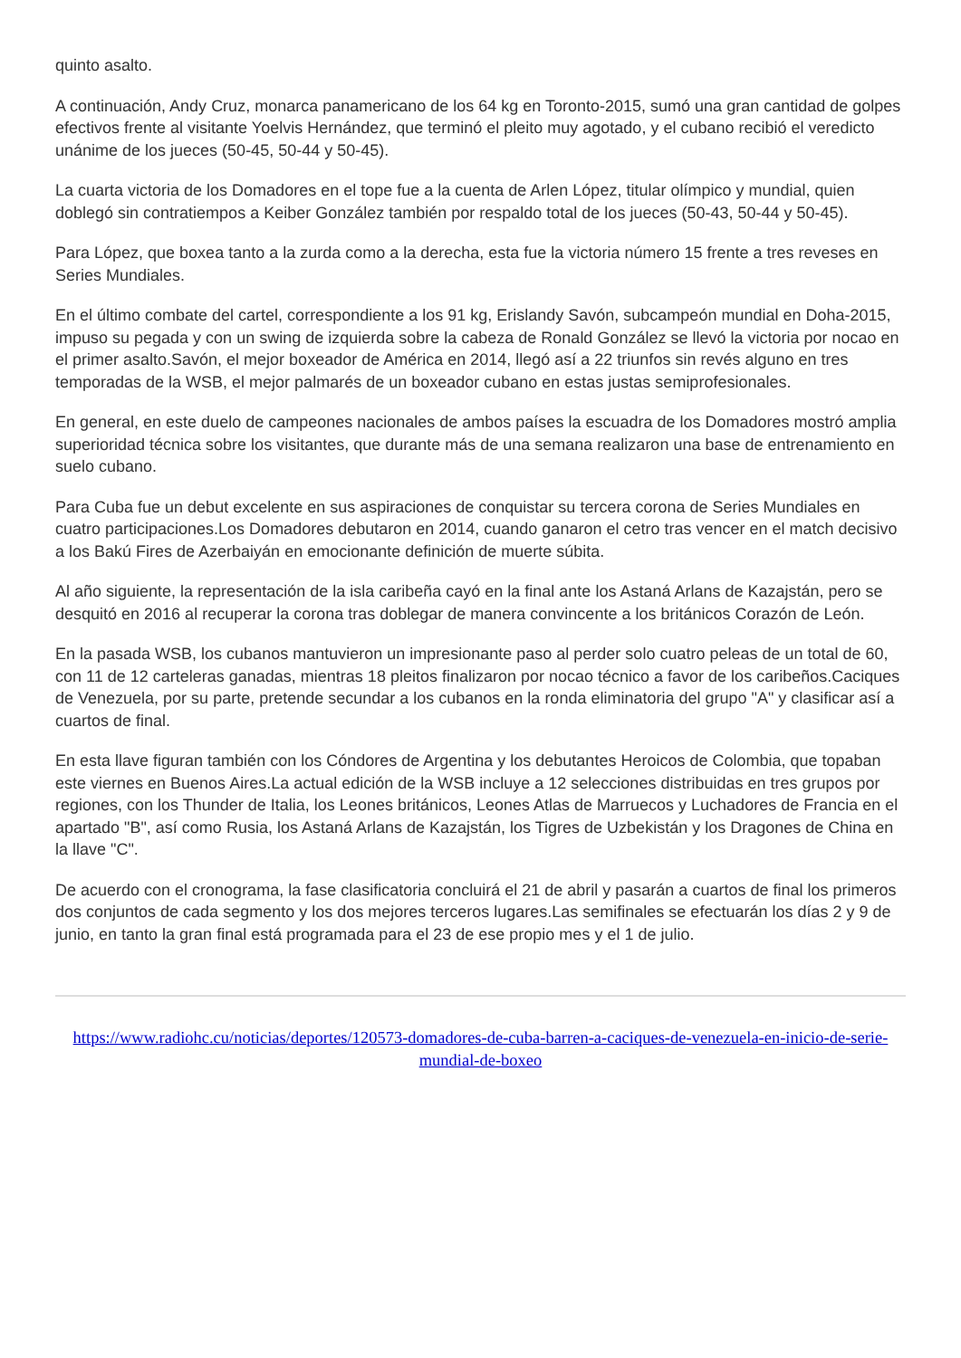quinto asalto.
A continuación, Andy Cruz, monarca panamericano de los 64 kg en Toronto-2015, sumó una gran cantidad de golpes efectivos frente al visitante Yoelvis Hernández, que terminó el pleito muy agotado, y el cubano recibió el veredicto unánime de los jueces (50-45, 50-44 y 50-45).
La cuarta victoria de los Domadores en el tope fue a la cuenta de Arlen López, titular olímpico y mundial, quien doblegó sin contratiempos a Keiber González también por respaldo total de los jueces (50-43, 50-44 y 50-45).
Para López, que boxea tanto a la zurda como a la derecha, esta fue la victoria número 15 frente a tres reveses en Series Mundiales.
En el último combate del cartel, correspondiente a los 91 kg, Erislandy Savón, subcampeón mundial en Doha-2015, impuso su pegada y con un swing de izquierda sobre la cabeza de Ronald González se llevó la victoria por nocao en el primer asalto.Savón, el mejor boxeador de América en 2014, llegó así a 22 triunfos sin revés alguno en tres temporadas de la WSB, el mejor palmarés de un boxeador cubano en estas justas semiprofesionales.
En general, en este duelo de campeones nacionales de ambos países la escuadra de los Domadores mostró amplia superioridad técnica sobre los visitantes, que durante más de una semana realizaron una base de entrenamiento en suelo cubano.
Para Cuba fue un debut excelente en sus aspiraciones de conquistar su tercera corona de Series Mundiales en cuatro participaciones.Los Domadores debutaron en 2014, cuando ganaron el cetro tras vencer en el match decisivo a los Bakú Fires de Azerbaiyán en emocionante definición de muerte súbita.
Al año siguiente, la representación de la isla caribeña cayó en la final ante los Astaná Arlans de Kazajstán, pero se desquitó en 2016 al recuperar la corona tras doblegar de manera convincente a los británicos Corazón de León.
En la pasada WSB, los cubanos mantuvieron un impresionante paso al perder solo cuatro peleas de un total de 60, con 11 de 12 carteleras ganadas, mientras 18 pleitos finalizaron por nocao técnico a favor de los caribeños.Caciques de Venezuela, por su parte, pretende secundar a los cubanos en la ronda eliminatoria del grupo "A" y clasificar así a cuartos de final.
En esta llave figuran también con los Cóndores de Argentina y los debutantes Heroicos de Colombia, que topaban este viernes en Buenos Aires.La actual edición de la WSB incluye a 12 selecciones distribuidas en tres grupos por regiones, con los Thunder de Italia, los Leones británicos, Leones Atlas de Marruecos y Luchadores de Francia en el apartado "B", así como Rusia, los Astaná Arlans de Kazajstán, los Tigres de Uzbekistán y los Dragones de China en la llave "C".
De acuerdo con el cronograma, la fase clasificatoria concluirá el 21 de abril y pasarán a cuartos de final los primeros dos conjuntos de cada segmento y los dos mejores terceros lugares.Las semifinales se efectuarán los días 2 y 9 de junio, en tanto la gran final está programada para el 23 de ese propio mes y el 1 de julio.
https://www.radiohc.cu/noticias/deportes/120573-domadores-de-cuba-barren-a-caciques-de-venezuela-en-inicio-de-serie-mundial-de-boxeo